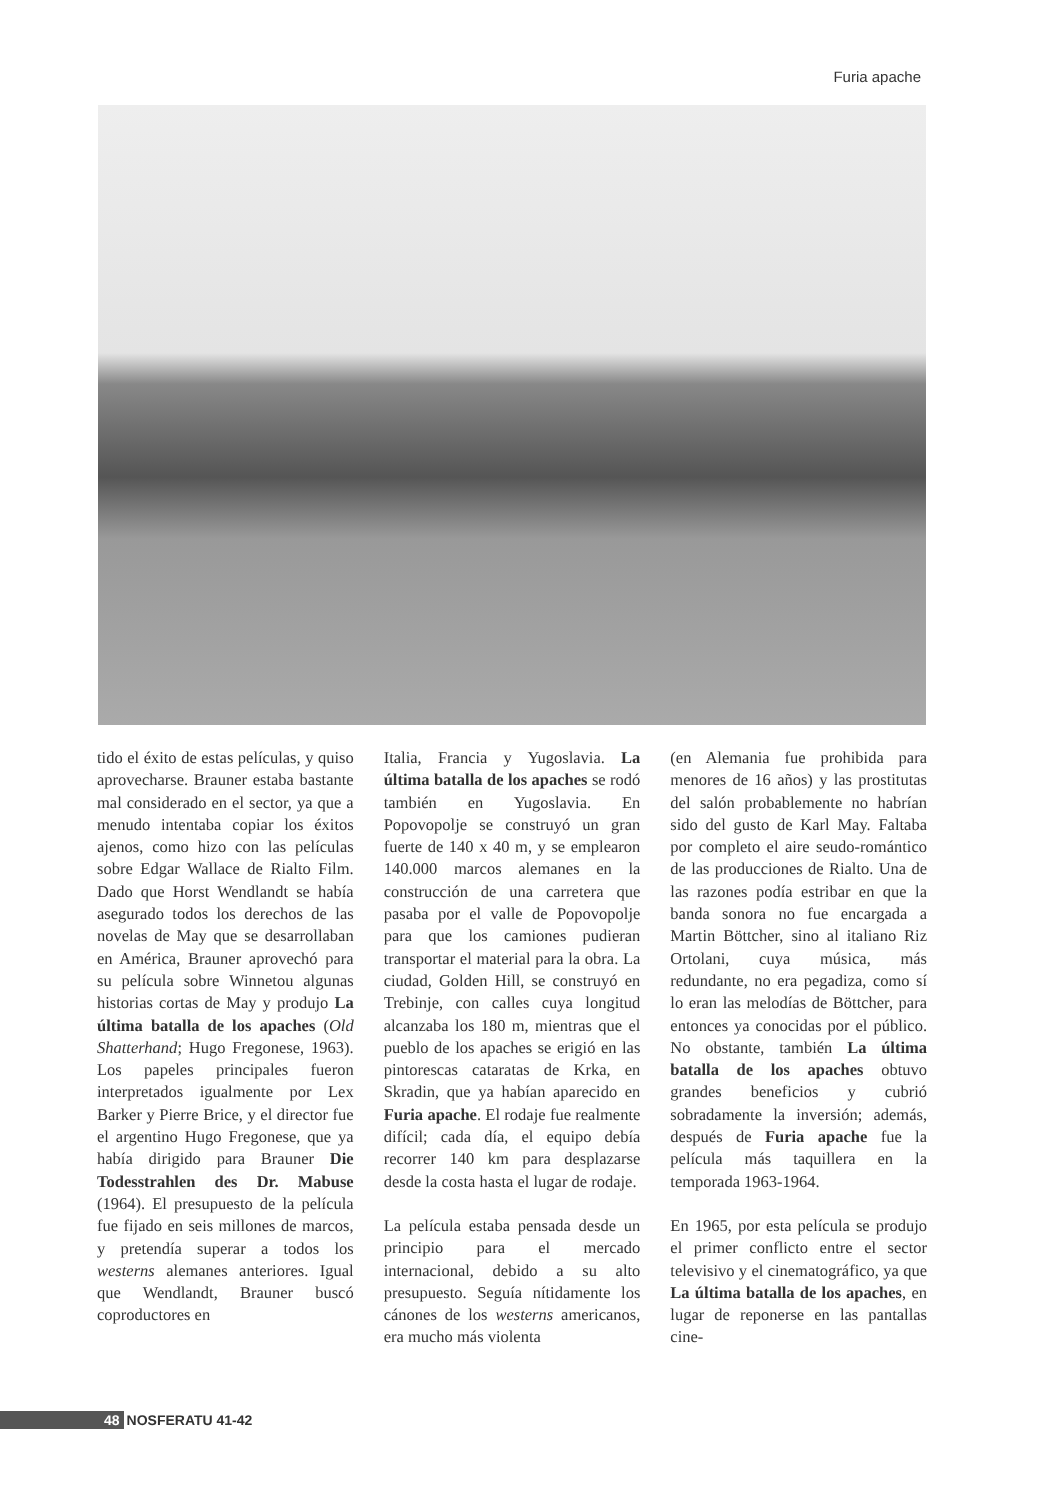Furia apache
tido el éxito de estas películas, y quiso aprovecharse. Brauner estaba bastante mal considerado en el sector, ya que a menudo intentaba copiar los éxitos ajenos, como hizo con las películas sobre Edgar Wallace de Rialto Film. Dado que Horst Wendlandt se había asegurado todos los derechos de las novelas de May que se desarrollaban en América, Brauner aprovechó para su película sobre Winnetou algunas historias cortas de May y produjo La última batalla de los apaches (Old Shatterhand; Hugo Fregonese, 1963). Los papeles principales fueron interpretados igualmente por Lex Barker y Pierre Brice, y el director fue el argentino Hugo Fregonese, que ya había dirigido para Brauner Die Todesstrahlen des Dr. Mabuse (1964). El presupuesto de la película fue fijado en seis millones de marcos, y pretendía superar a todos los westerns alemanes anteriores. Igual que Wendlandt, Brauner buscó coproductores en
Italia, Francia y Yugoslavia. La última batalla de los apaches se rodó también en Yugoslavia. En Popovopolje se construyó un gran fuerte de 140 x 40 m, y se emplearon 140.000 marcos alemanes en la construcción de una carretera que pasaba por el valle de Popovopolje para que los camiones pudieran transportar el material para la obra. La ciudad, Golden Hill, se construyó en Trebinje, con calles cuya longitud alcanzaba los 180 m, mientras que el pueblo de los apaches se erigió en las pintorescas cataratas de Krka, en Skradin, que ya habían aparecido en Furia apache. El rodaje fue realmente difícil; cada día, el equipo debía recorrer 140 km para desplazarse desde la costa hasta el lugar de rodaje.
La película estaba pensada desde un principio para el mercado internacional, debido a su alto presupuesto. Seguía nítidamente los cánones de los westerns americanos, era mucho más violenta
(en Alemania fue prohibida para menores de 16 años) y las prostitutas del salón probablemente no habrían sido del gusto de Karl May. Faltaba por completo el aire seudo-romántico de las producciones de Rialto. Una de las razones podía estribar en que la banda sonora no fue encargada a Martin Böttcher, sino al italiano Riz Ortolani, cuya música, más redundante, no era pegadiza, como sí lo eran las melodías de Böttcher, para entonces ya conocidas por el público. No obstante, también La última batalla de los apaches obtuvo grandes beneficios y cubrió sobradamente la inversión; además, después de Furia apache fue la película más taquillera en la temporada 1963-1964.
En 1965, por esta película se produjo el primer conflicto entre el sector televisivo y el cinematográfico, ya que La última batalla de los apaches, en lugar de reponerse en las pantallas cine-
48 NOSFERATU 41-42